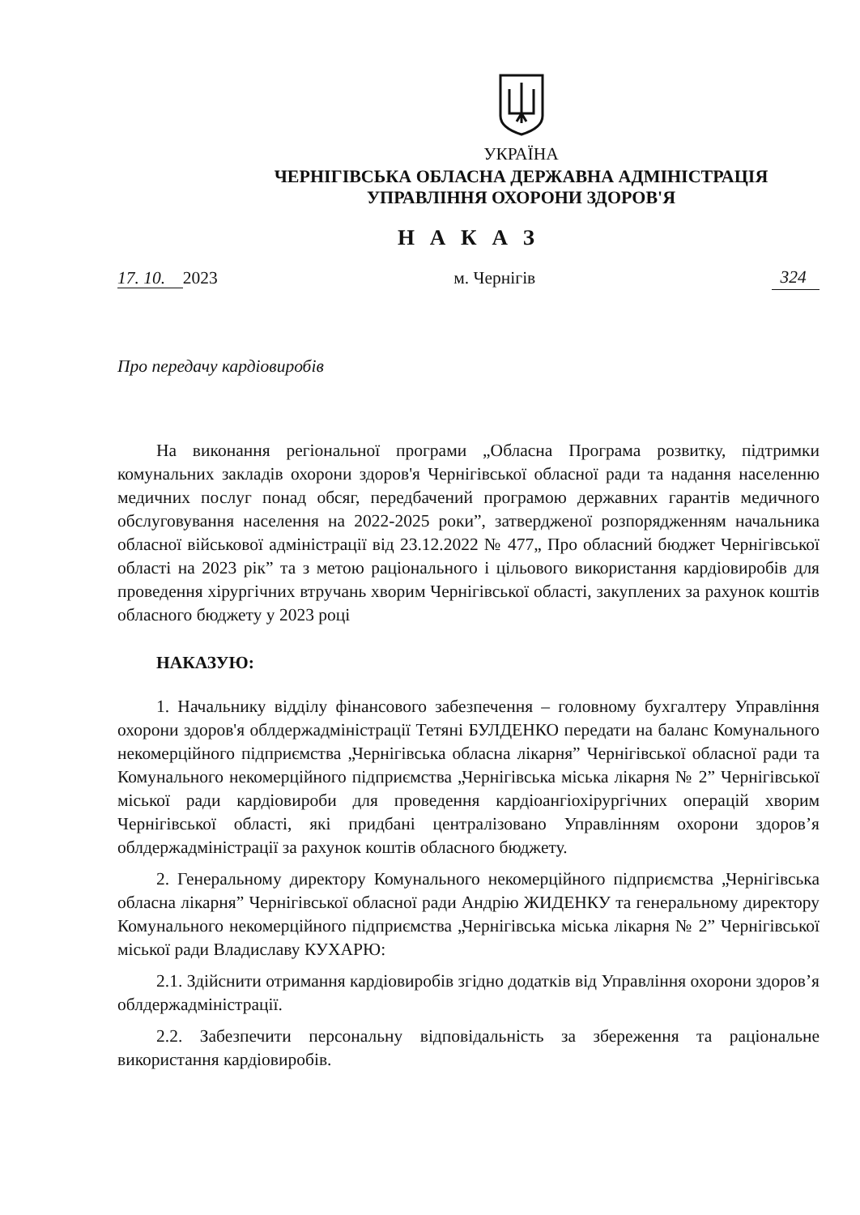УКРАЇНА
ЧЕРНІГІВСЬКА ОБЛАСНА ДЕРЖАВНА АДМІНІСТРАЦІЯ
УПРАВЛІННЯ ОХОРОНИ ЗДОРОВ'Я
Н А К А З
17. 10. 2023 м. Чернігів 324
Про передачу кардіовиробів
На виконання регіональної програми „Обласна Програма розвитку, підтримки комунальних закладів охорони здоров'я Чернігівської обласної ради та надання населенню медичних послуг понад обсяг, передбачений програмою державних гарантів медичного обслуговування населення на 2022-2025 роки”, затвердженої розпорядженням начальника обласної військової адміністрації від 23.12.2022 № 477„ Про обласний бюджет Чернігівської області на 2023 рік” та з метою раціонального і цільового використання кардіовиробів для проведення хірургічних втручань хворим Чернігівської області, закуплених за рахунок коштів обласного бюджету у 2023 році
НАКАЗУЮ:
1. Начальнику відділу фінансового забезпечення – головному бухгалтеру Управління охорони здоров'я облдержадміністрації Тетяні БУЛДЕНКО передати на баланс Комунального некомерційного підприємства „Чернігівська обласна лікарня” Чернігівської обласної ради та Комунального некомерційного підприємства „Чернігівська міська лікарня № 2” Чернігівської міської ради кардіовироби для проведення кардіоангіохірургічних операцій хворим Чернігівської області, які придбані централізовано Управлінням охорони здоров’я облдержадміністрації за рахунок коштів обласного бюджету.
2. Генеральному директору Комунального некомерційного підприємства „Чернігівська обласна лікарня” Чернігівської обласної ради Андрію ЖИДЕНКУ та генеральному директору Комунального некомерційного підприємства „Чернігівська міська лікарня № 2” Чернігівської міської ради Владиславу КУХАРЮ:
2.1. Здійснити отримання кардіовиробів згідно додатків від Управління охорони здоров’я облдержадміністрації.
2.2. Забезпечити персональну відповідальність за збереження та раціональне використання кардіовиробів.